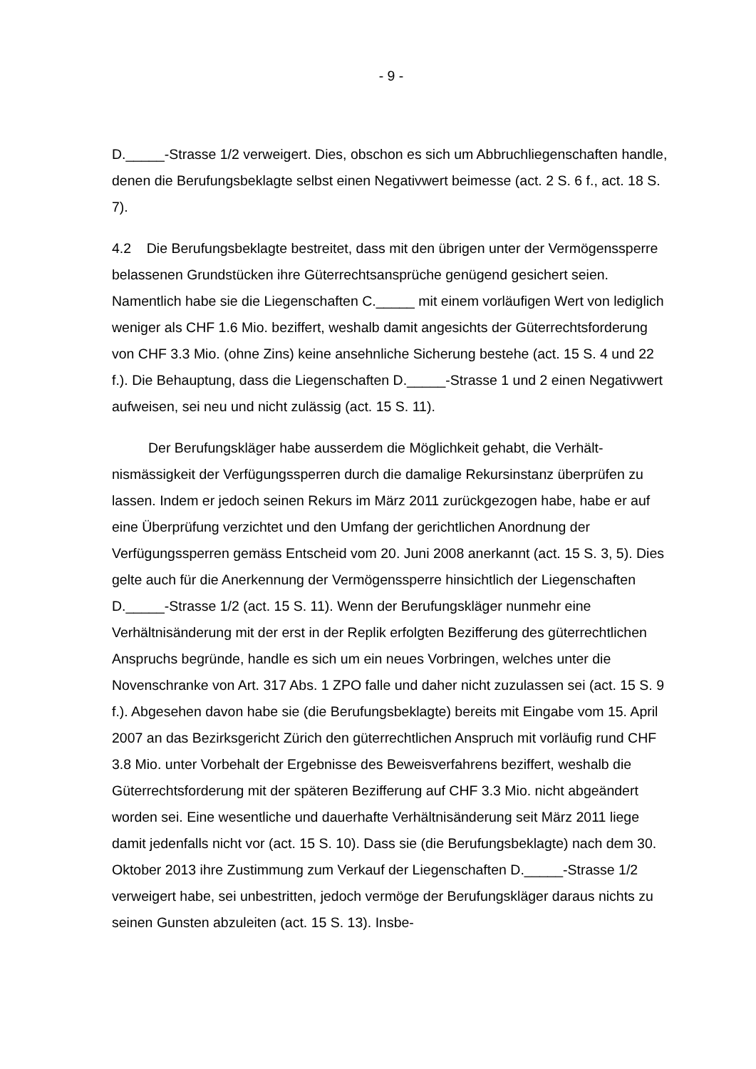- 9 -
D._____-Strasse 1/2 verweigert. Dies, obschon es sich um Abbruchliegenschaf­ten handle, denen die Berufungsbeklagte selbst einen Negativwert beimesse (act. 2 S. 6 f., act. 18 S. 7).
4.2 Die Berufungsbeklagte bestreitet, dass mit den übrigen unter der Vermö­genssperre belassenen Grundstücken ihre Güterrechtsansprüche genügend gesi­chert seien. Namentlich habe sie die Liegenschaften C._____ mit einem vorläufi­gen Wert von lediglich weniger als CHF 1.6 Mio. beziffert, weshalb damit ange­sichts der Güterrechtsforderung von CHF 3.3 Mio. (ohne Zins) keine ansehnliche Sicherung bestehe (act. 15 S. 4 und 22 f.). Die Behauptung, dass die Liegen­schaften D._____-Strasse 1 und 2 einen Negativwert aufweisen, sei neu und nicht zulässig (act. 15 S. 11).
Der Berufungskläger habe ausserdem die Möglichkeit gehabt, die Verhält­nismässigkeit der Verfügungssperren durch die damalige Rekursinstanz überprü­fen zu lassen. Indem er jedoch seinen Rekurs im März 2011 zurückgezogen ha­be, habe er auf eine Überprüfung verzichtet und den Umfang der gerichtlichen Anordnung der Verfügungssperren gemäss Entscheid vom 20. Juni 2008 aner­kannt (act. 15 S. 3, 5). Dies gelte auch für die Anerkennung der Vermögenssperre hinsichtlich der Liegenschaften D._____-Strasse 1/2 (act. 15 S. 11). Wenn der Berufungskläger nunmehr eine Verhältnisänderung mit der erst in der Replik er­folgten Bezifferung des güterrechtlichen Anspruchs begründe, handle es sich um ein neues Vorbringen, welches unter die Novenschranke von Art. 317 Abs. 1 ZPO falle und daher nicht zuzulassen sei (act. 15 S. 9 f.). Abgesehen davon habe sie (die Berufungsbeklagte) bereits mit Eingabe vom 15. April 2007 an das Bezirksge­richt Zürich den güterrechtlichen Anspruch mit vorläufig rund CHF 3.8 Mio. unter Vorbehalt der Ergebnisse des Beweisverfahrens beziffert, weshalb die Güter­rechtsforderung mit der späteren Bezifferung auf CHF 3.3 Mio. nicht abgeändert worden sei. Eine wesentliche und dauerhafte Verhältnisänderung seit März 2011 liege damit jedenfalls nicht vor (act. 15 S. 10). Dass sie (die Berufungsbeklagte) nach dem 30. Oktober 2013 ihre Zustimmung zum Verkauf der Liegenschaften D._____-Strasse 1/2 verweigert habe, sei unbestritten, jedoch vermöge der Beru­fungskläger daraus nichts zu seinen Gunsten abzuleiten (act. 15 S. 13). Insbe-